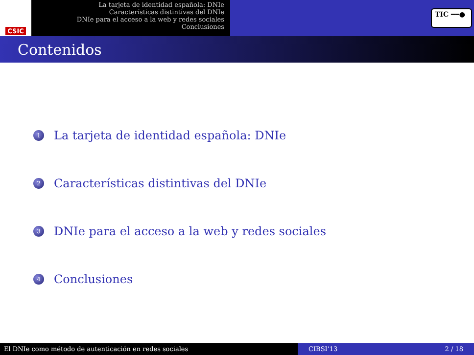CSIC
La tarjeta de identidad española: DNIe
Características distintivas del DNIe
DNIe para el acceso a la web y redes sociales
Conclusiones
TIC ━━●
Contenidos
1 La tarjeta de identidad española: DNIe
2 Características distintivas del DNIe
3 DNIe para el acceso a la web y redes sociales
4 Conclusiones
El DNIe como método de autenticación en redes sociales CIBSI’13 2 / 18